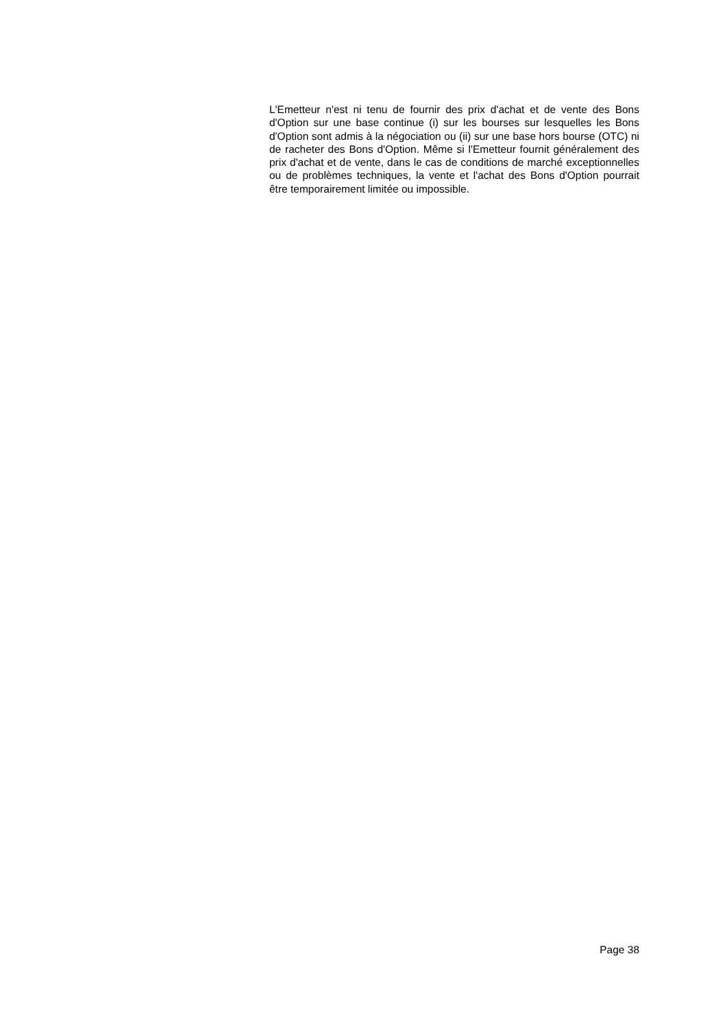L'Emetteur n'est ni tenu de fournir des prix d'achat et de vente des Bons d'Option sur une base continue (i) sur les bourses sur lesquelles les Bons d'Option sont admis à la négociation ou (ii) sur une base hors bourse (OTC) ni de racheter des Bons d'Option. Même si l'Emetteur fournit généralement des prix d'achat et de vente, dans le cas de conditions de marché exceptionnelles ou de problèmes techniques, la vente et l'achat des Bons d'Option pourrait être temporairement limitée ou impossible.
Page 38